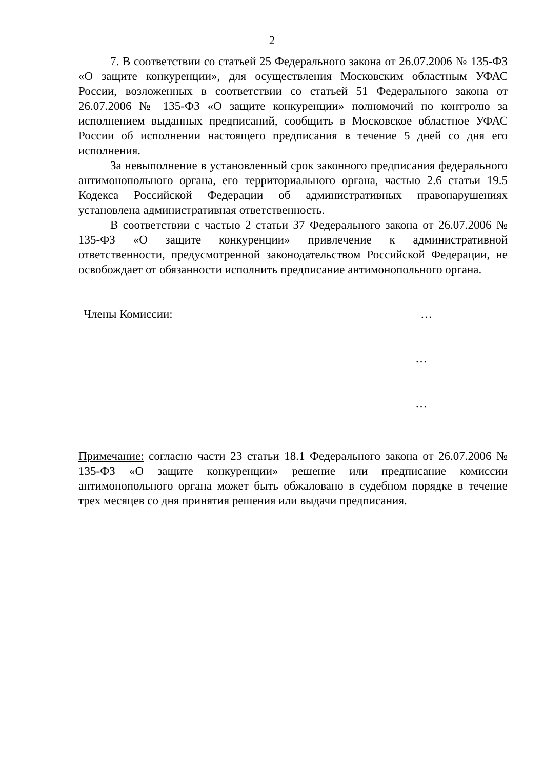2
7. В соответствии со статьей 25 Федерального закона от 26.07.2006 № 135-ФЗ «О защите конкуренции», для осуществления Московским областным УФАС России, возложенных в соответствии со статьей 51 Федерального закона от 26.07.2006 № 135-ФЗ «О защите конкуренции» полномочий по контролю за исполнением выданных предписаний, сообщить в Московское областное УФАС России об исполнении настоящего предписания в течение 5 дней со дня его исполнения.
За невыполнение в установленный срок законного предписания федерального антимонопольного органа, его территориального органа, частью 2.6 статьи 19.5 Кодекса Российской Федерации об административных правонарушениях установлена административная ответственность.
В соответствии с частью 2 статьи 37 Федерального закона от 26.07.2006 № 135-ФЗ «О защите конкуренции» привлечение к административной ответственности, предусмотренной законодательством Российской Федерации, не освобождает от обязанности исполнить предписание антимонопольного органа.
Члены Комиссии: …
…
…
Примечание: согласно части 23 статьи 18.1 Федерального закона от 26.07.2006 № 135-ФЗ «О защите конкуренции» решение или предписание комиссии антимонопольного органа может быть обжаловано в судебном порядке в течение трех месяцев со дня принятия решения или выдачи предписания.